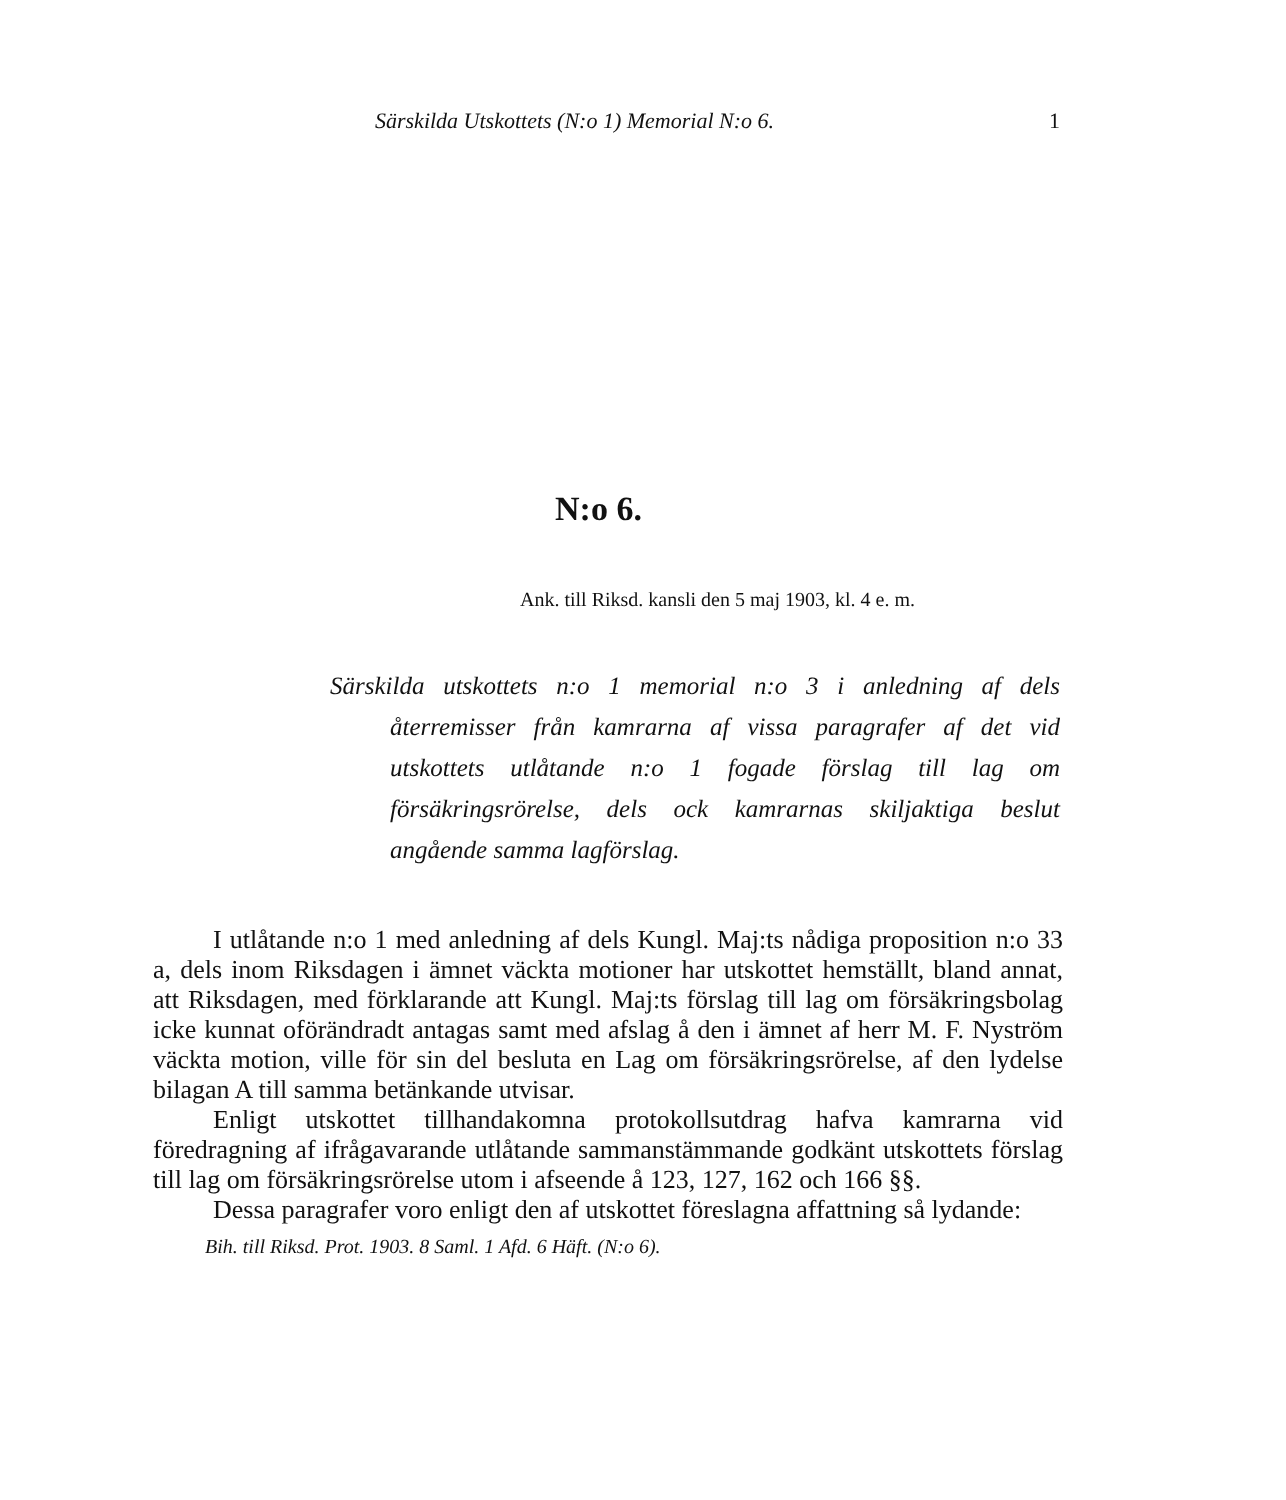Särskilda Utskottets (N:o 1) Memorial N:o 6. 1
N:o 6.
Ank. till Riksd. kansli den 5 maj 1903, kl. 4 e. m.
Särskilda utskottets n:o 1 memorial n:o 3 i anledning af dels återremisser från kamrarna af vissa paragrafer af det vid utskottets utlåtande n:o 1 fogade förslag till lag om försäkringsrörelse, dels ock kamrarnas skiljaktiga beslut angående samma lagförslag.
I utlåtande n:o 1 med anledning af dels Kungl. Maj:ts nådiga proposition n:o 33 a, dels inom Riksdagen i ämnet väckta motioner har utskottet hemställt, bland annat, att Riksdagen, med förklarande att Kungl. Maj:ts förslag till lag om försäkringsbolag icke kunnat oförändradt antagas samt med afslag å den i ämnet af herr M. F. Nyström väckta motion, ville för sin del besluta en Lag om försäkringsrörelse, af den lydelse bilagan A till samma betänkande utvisar.
Enligt utskottet tillhandakomna protokollsutdrag hafva kamrarna vid föredragning af ifrågavarande utlåtande sammanstämmande godkänt utskottets förslag till lag om försäkringsrörelse utom i afseende å 123, 127, 162 och 166 §§.
Dessa paragrafer voro enligt den af utskottet föreslagna affattning så lydande:
Bih. till Riksd. Prot. 1903. 8 Saml. 1 Afd. 6 Häft. (N:o 6).